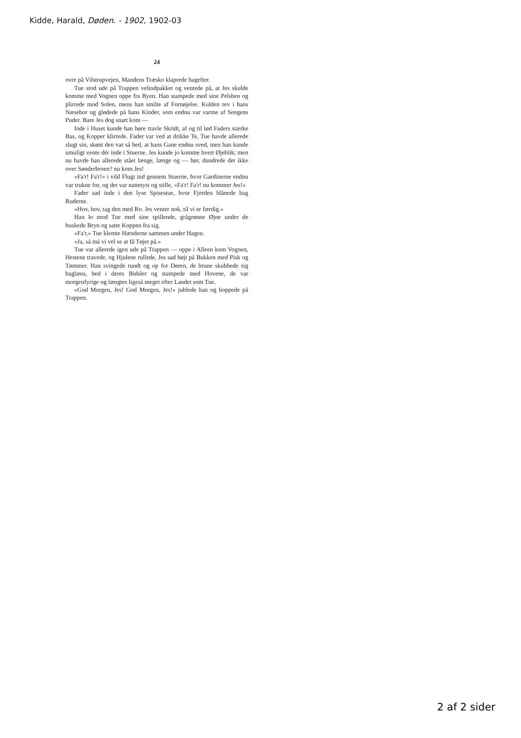Kidde, Harald, Døden. - 1902, 1902-03
24
ovre på Vilstrupvejen, Mandens Træsko klaprede bagefter.
Tue stod ude på Trappen velindpakket og ventede på, at Jes skulde komme med Vognen oppe fra Byen. Han stampede med sine Pelsben og plirrede mod Solen, mens han smilte af Fornøjelse. Kulden rev i hans Næsebor og glødede på hans Kinder, som endnu var varme af Sengens Puder. Bare Jes dog snart kom —
Inde i Huset kunde han høre travle Skridt, af og til lød Faders stærke Bas, og Kopper klirrede. Fader var ved at drikke Te, Tue havde allerede slugt sin, skønt den var så hed, at hans Gane endnu sved, men han kunde umuligt vente dér inde i Stuerne. Jes kunde jo komme hvert Øjeblik; men nu havde han allerede stået længe, længe og — hør, dundrede det ikke over Sønderbroen? nu kom Jes!
«Fa'r! Fa'r!» i vild Flugt ind gennem Stuerne, hvor Gardinerne endnu var trukne for, og det var nattetyst og stille, «Fa'r! Fa'r! nu kommer Jes!»
Fader sad inde i den lyse Spisestue, hvor Fjorden blånede bag Ruderne.
«Hov, hov, tag den med Ro. Jes venter nok, til vi er færdig.»
Han lo mod Tue med sine spillende, grågrønne Øjne under de buskede Bryn og satte Koppen fra sig.
«Fa'r,» Tue klemte Hænderne sammen under Hagen.
«Ja, så må vi vel se at få Tøjet på.»
Tue var allerede igen ude på Trappen — oppe i Alleen kom Vognen, Hestene travede, og Hjulene rullede, Jes sad højt på Bukken med Pisk og Tømmer. Han svingede rundt og op for Døren, de brune skubbede sig baglæns, bed i deres Bidsler og stampede med Hovene, de var morgenfyrige og længtes ligeså meget efter Landet som Tue.
«God Morgen, Jes! God Morgen, Jes!» jublede han og hoppede på Trappen.
2 af 2 sider